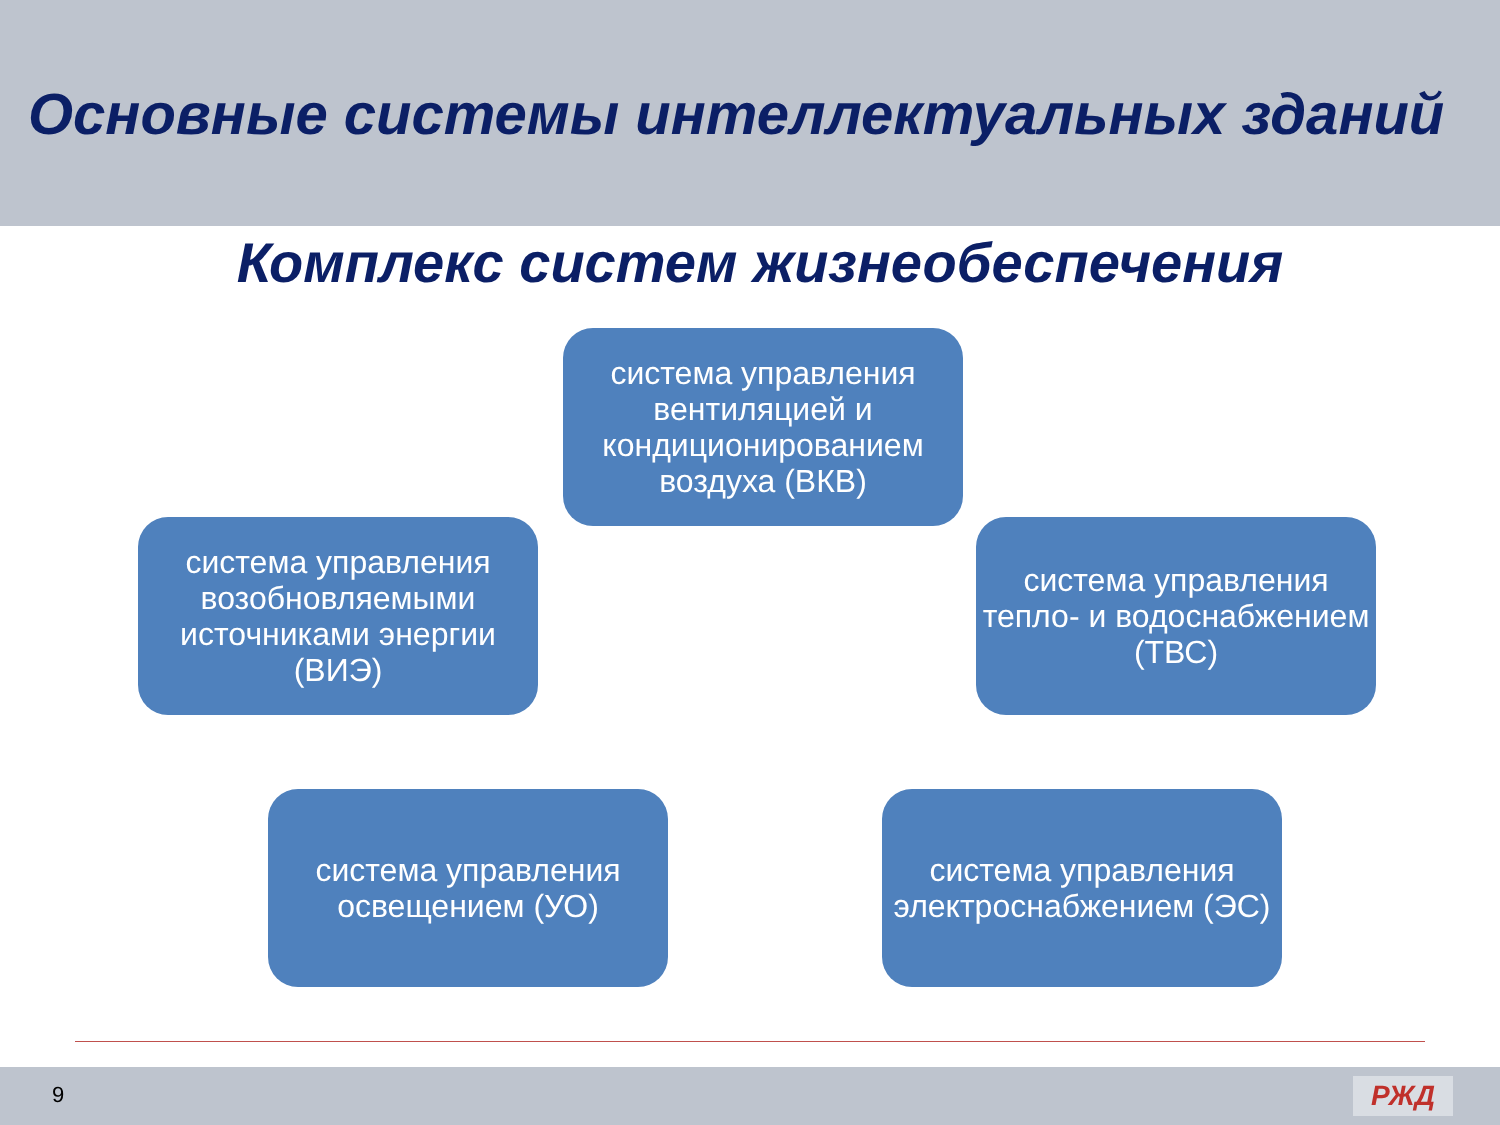Основные системы интеллектуальных зданий
Комплекс систем жизнеобеспечения
система управления вентиляцией и кондиционированием воздуха (ВКВ)
система управления возобновляемыми источниками энергии (ВИЭ)
система управления тепло- и водоснабжением (ТВС)
система управления освещением (УО)
система управления электроснабжением (ЭС)
9 РЖД